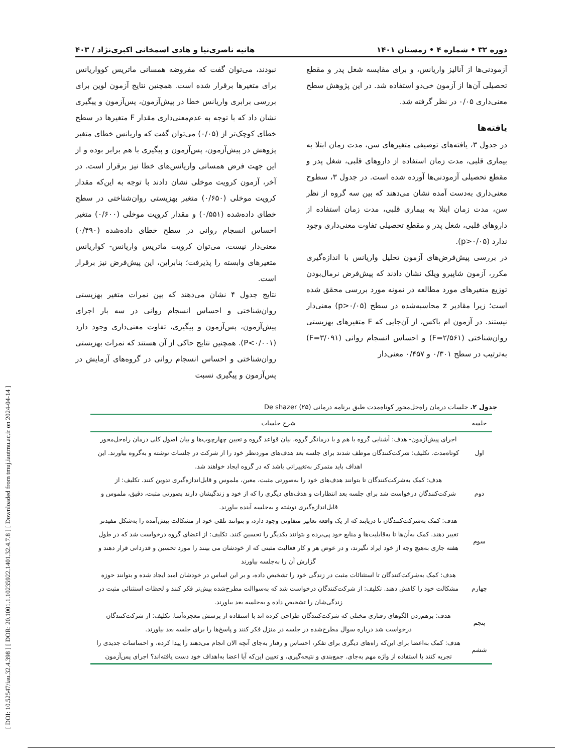[ DOI: 10.52547/iau.32.4.398 ] [ DOR: 20.1001.1.10235922.1401.32.4.7.8 ] [ Downloaded from tmuj.iautmu.ac.ir on 2024-04-14 ]
دوره ۳۲ • شماره ۴ • زمستان ۱۴۰۱ هانیه ناصری‌نیا و هادی اسمخانی اکبری‌نژاد / ۴۰۳
آزمودنی‌ها از آنالیز واریانس، و برای مقایسه شغل پدر و مقطع تحصیلی آن‌ها از آزمون خی‌دو استفاده شد. در این پژوهش سطح معنی‌داری ۰/۰۵ در نظر گرفته شد.
یافته‌ها
در جدول ۳، یافته‌های توصیفی متغیرهای سن، مدت زمان ابتلا به بیماری قلبی، مدت زمان استفاده از داروهای قلبی، شغل پدر و مقطع تحصیلی آزمودنی‌ها آورده شده است. در جدول ۳، سطوح معنی‌داری به‌دست آمده نشان می‌دهند که بین سه گروه از نظر سن، مدت زمان ابتلا به بیماری قلبی، مدت زمان استفاده از داروهای قلبی، شغل پدر و مقطع تحصیلی تفاوت معنی‌داری وجود ندارد (p>۰/۰۵).
در بررسی پیش‌فرض‌های آزمون تحلیل واریانس با اندازه‌گیری مکرر، آزمون شاپیرو ویلک نشان دادند که پیش‌فرض نرمال‌بودن توزیع متغیرهای مورد مطالعه در نمونه مورد بررسی محقق شده است؛ زیرا مقادیر z محاسبه‌شده در سطح (p>۰/۰۵) معنی‌دار نیستند. در آزمون ام باکس، از آن‌جایی که F متغیرهای بهزیستی روان‌شناختی (F=۲/۵۶۱) و احساس انسجام روانی (F=۳/۰۹۱) به‌ترتیب در سطح ۰/۳۰۱ و ۰/۴۵۷ معنی‌دار
نبودند، می‌توان گفت که مفروضه همسانی ماتریس کوواریانس برای متغیرها برقرار شده است. همچنین نتایج آزمون لوین برای بررسی برابری واریانس خطا در پیش‌آزمون، پس‌آزمون و پیگیری نشان داد که با توجه به عدم‌معنی‌داری مقدار F متغیرها در سطح خطای کوچک‌تر از (۰/۰۵) می‌توان گفت که واریانس خطای متغیر پژوهش در پیش‌آزمون، پس‌آزمون و پیگیری با هم برابر بوده و از این جهت فرض همسانی واریانس‌های خطا نیز برقرار است. در آخر، آزمون کرویت موخلی نشان دادند با توجه به این‌که مقدار کرویت موخلی (۰/۶۵۰) متغیر بهزیستی روان‌شناختی در سطح خطای داده‌شده (۰/۵۵۱) و مقدار کرویت موخلی (۰/۶۰۰) متغیر احساس انسجام روانی در سطح خطای داده‌شده (۰/۴۹۰) معنی‌دار نیست، می‌توان کرویت ماتریس واریانس- کواریانس متغیرهای وابسته را پذیرفت؛ بنابراین، این پیش‌فرض نیز برقرار است.
نتایج جدول ۴ نشان می‌دهند که بین نمرات متغیر بهزیستی روان‌شناختی و احساس انسجام روانی در سه بار اجرای پیش‌آزمون، پس‌آزمون و پیگیری، تفاوت معنی‌داری وجود دارد (P<۰/۰۰۱). همچنین نتایج حاکی از آن هستند که نمرات بهزیستی روان‌شناختی و احساس انسجام روانی در گروه‌های آزمایش در پس‌آزمون و پیگیری نسبت
جدول ۲. جلسات درمان راه‌حل‌محور کوتاه‌مدت طبق برنامه درمانی De shazer (۲۵)
| جلسه | شرح جلسات |
| --- | --- |
| اول | اجرای پیش‌آزمون- هدف: آشنایی گروه با هم و با درمانگر گروه، بیان قواعد گروه و تعیین چهارچوب‌ها و بیان اصول کلی درمان راه‌حل‌محور کوتاه‌مدت. تکلیف: شرکت‌کنندگان موظف شدند برای جلسه بعد هدف‌های موردنظر خود را از شرکت در جلسات نوشته و به‌گروه بیاورند. این اهداف باید متمرکز به‌تغییراتی باشد که در گروه ایجاد خواهند شد. |
| دوم | هدف: کمک به‌شرکت‌کنندگان تا بتوانند هدف‌های خود را به‌صورتی مثبت، معین، ملموس و قابل‌اندازه‌گیری تدوین کنند. تکلیف: از شرکت‌کنندگان درخواست شد برای جلسه بعد انتظارات و هدف‌های دیگری را که از خود و زندگیشان دارند بصورتی مثبت، دقیق، ملموس و قابل‌اندازه‌گیری نوشته و به‌جلسه آینده بیاورند. |
| سوم | هدف: کمک به‌شرکت‌کنندگان تا دریابند که از یک واقعه تعابیر متفاوتی وجود دارد، و بتوانند تلقی خود از مشکالت پیش‌آمده را به‌شکل مفیدتر تغییر دهند. کمک به‌آن‌ها تا به‌قابلیت‌ها و منابع خود پی‌برده و بتوانند یکدیگر را تحسین کنند. تکلیف: از اعضای گروه درخواست شد که در طول هفته جاری به‌هیچ وجه از خود ایراد نگیرند، و در عوض هر و کار فعالیت مثبتی که از خودشان می بینند را مورد تحسین و قدردانی قرار دهند و گزارش آن را به‌جلسه بیاورند |
| چهارم | هدف: کمک به‌شرکت‌کنندگان تا استثنائات مثبت در زندگی خود را تشخیص داده، و بر این اساس در خودشان امید ایجاد شده و بتوانند حوزه مشکالت خود را کاهش دهند. تکلیف: از شرکت‌کنندگان درخواست شد که به‌سواالت مطرح‌شده بیش‌تر فکر کنند و لحظات استثنائی مثبت در زندگی‌شان را تشخیص داده و به‌جلسه بعد بیاورند. |
| پنجم | هدف: برهم‌زدن الگوهای رفتاری مختلی که شرکت‌کنندگان طراحی کرده اند با استفاده از پرسش معجزه‌آسا. تکلیف: از شرکت‌کنندگان درخواست شد درباره سوال مطرح‌شده در جلسه در منزل فکر کنند و پاسخ‌ها را برای جلسه بعد بیاورند. |
| ششم | هدف: کمک به‌اعضا برای این‌که راه‌های دیگری برای تفکر، احساس و رفتار به‌جای آنچه الان انجام می‌دهند را پیدا کرده، و احساسات جدیدی را تجربه کنند با استفاده از واژه مهم به‌جای. جمع‌بندی و نتیجه‌گیری، و تعیین این‌که آیا اعضا به‌اهداف خود دست یافته‌اند؟ اجرای پس‌آزمون |